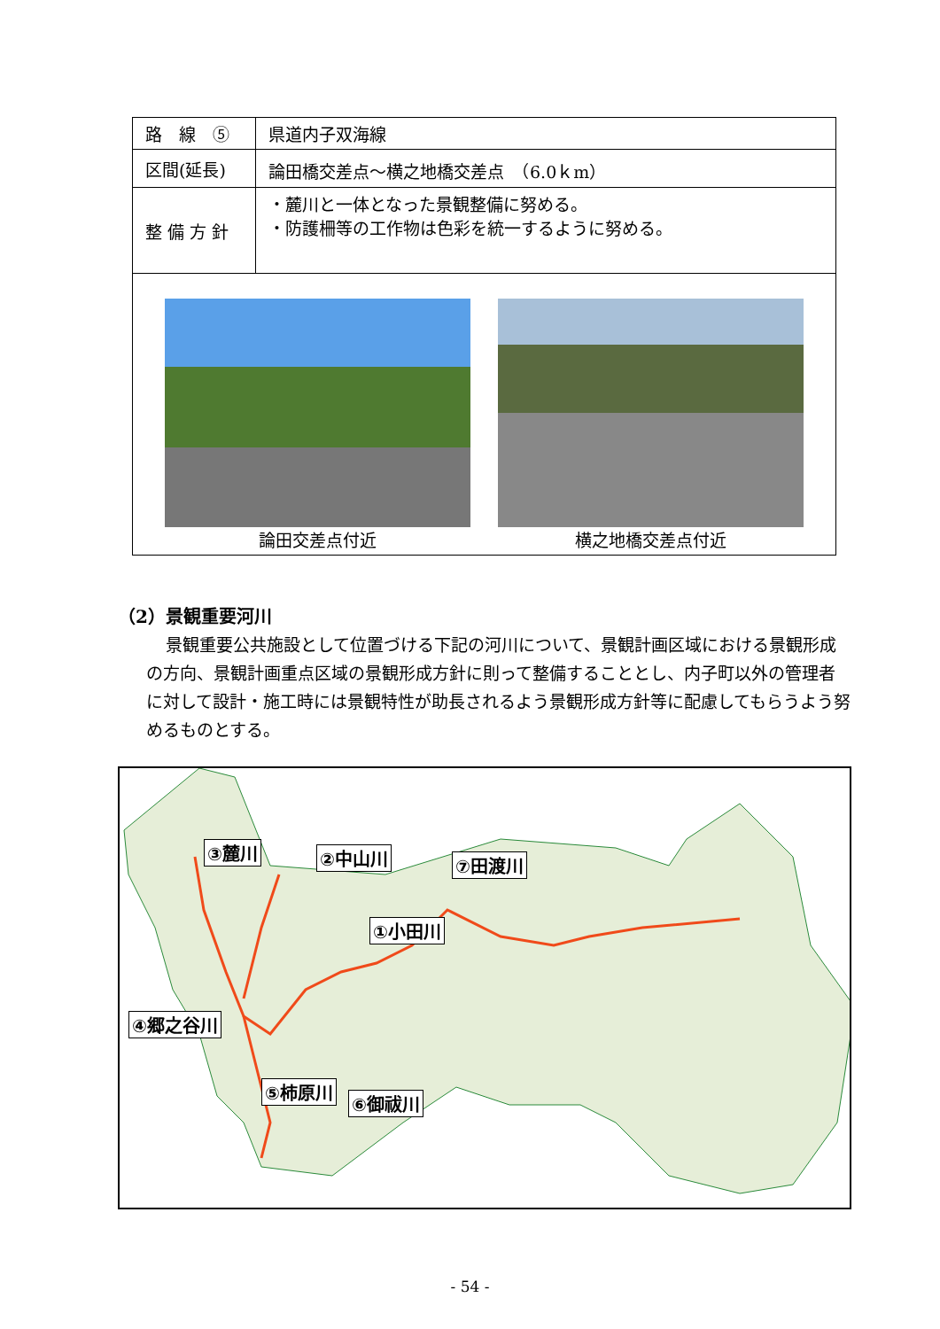| 路 線 ⑤ | 県道内子双海線 |
| 区間(延長) | 論田橋交差点～横之地橋交差点 （6.0ｋm） |
| 整 備 方 針 | ・麓川と一体となった景観整備に努める。 ・防護柵等の工作物は色彩を統一するように努める。 |
| 論田交差点付近 横之地橋交差点付近 | |
（2）景観重要河川
景観重要公共施設として位置づける下記の河川について、景観計画区域における景観形成の方向、景観計画重点区域の景観形成方針に則って整備することとし、内子町以外の管理者に対して設計・施工時には景観特性が助長されるよう景観形成方針等に配慮してもらうよう努めるものとする。
③麓川 ②中山川 ⑦田渡川
①小田川
④郷之谷川
⑤柿原川
⑥御祓川
- 54 -